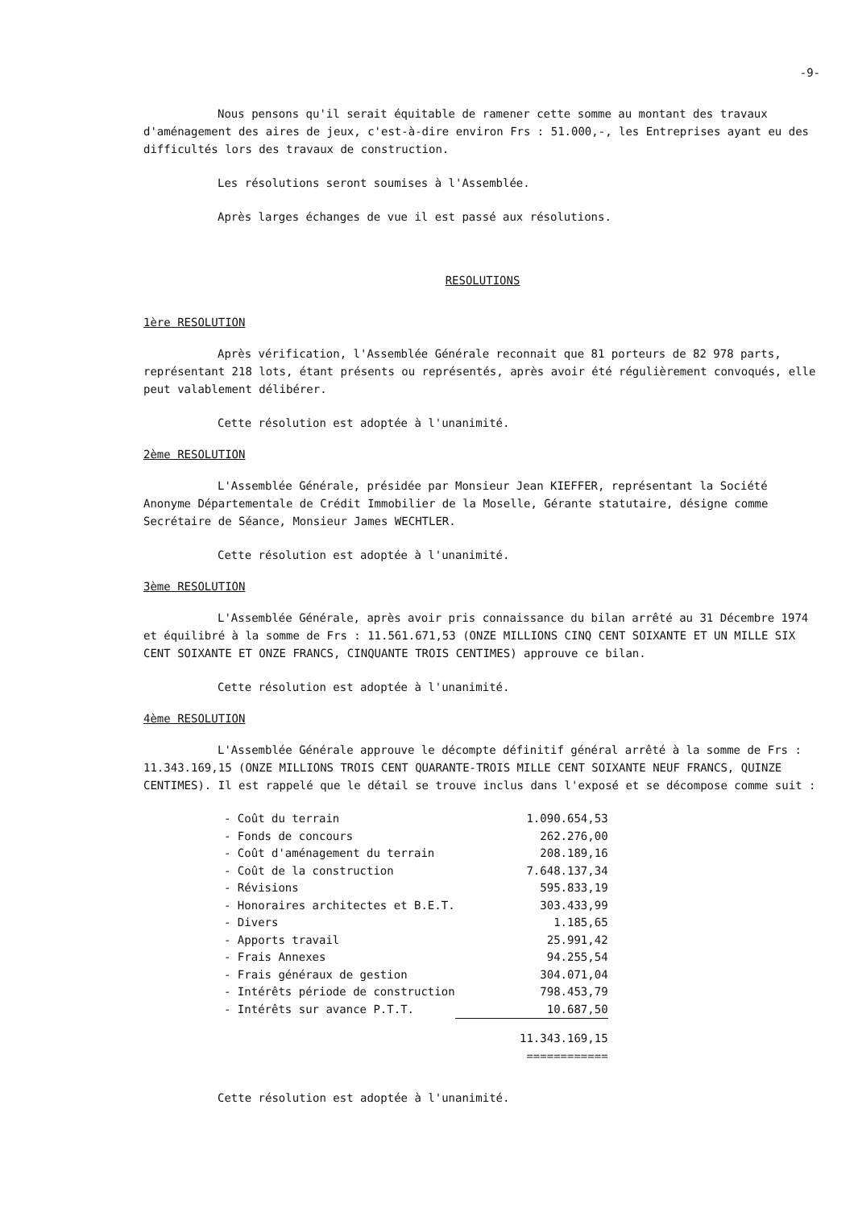-9-
Nous pensons qu'il serait équitable de ramener cette somme au montant des travaux d'aménagement des aires de jeux, c'est-à-dire environ Frs : 51.000,-, les Entreprises ayant eu des difficultés lors des travaux de construction.
Les résolutions seront soumises à l'Assemblée.
Après larges échanges de vue il est passé aux résolutions.
RESOLUTIONS
1ère RESOLUTION
Après vérification, l'Assemblée Générale reconnait que 81 porteurs de 82 978 parts, représentant 218 lots, étant présents ou représentés, après avoir été régulièrement convoqués, elle peut valablement délibérer.
Cette résolution est adoptée à l'unanimité.
2ème RESOLUTION
L'Assemblée Générale, présidée par Monsieur Jean KIEFFER, représentant la Société Anonyme Départementale de Crédit Immobilier de la Moselle, Gérante statutaire, désigne comme Secrétaire de Séance, Monsieur James WECHTLER.
Cette résolution est adoptée à l'unanimité.
3ème RESOLUTION
L'Assemblée Générale, après avoir pris connaissance du bilan arrêté au 31 Décembre 1974 et équilibré à la somme de Frs : 11.561.671,53 (ONZE MILLIONS CINQ CENT SOIXANTE ET UN MILLE SIX CENT SOIXANTE ET ONZE FRANCS, CINQUANTE TROIS CENTIMES) approuve ce bilan.
Cette résolution est adoptée à l'unanimité.
4ème RESOLUTION
L'Assemblée Générale approuve le décompte définitif général arrêté à la somme de Frs : 11.343.169,15 (ONZE MILLIONS TROIS CENT QUARANTE-TROIS MILLE CENT SOIXANTE NEUF FRANCS, QUINZE CENTIMES). Il est rappelé que le détail se trouve inclus dans l'exposé et se décompose comme suit :
| - Coût du terrain | 1.090.654,53 |
| - Fonds de concours | 262.276,00 |
| - Coût d'aménagement du terrain | 208.189,16 |
| - Coût de la construction | 7.648.137,34 |
| - Révisions | 595.833,19 |
| - Honoraires architectes et B.E.T. | 303.433,99 |
| - Divers | 1.185,65 |
| - Apports travail | 25.991,42 |
| - Frais Annexes | 94.255,54 |
| - Frais généraux de gestion | 304.071,04 |
| - Intérêts période de construction | 798.453,79 |
| - Intérêts sur avance P.T.T. | 10.687,50 |
| | 11.343.169,15 ============ |
Cette résolution est adoptée à l'unanimité.